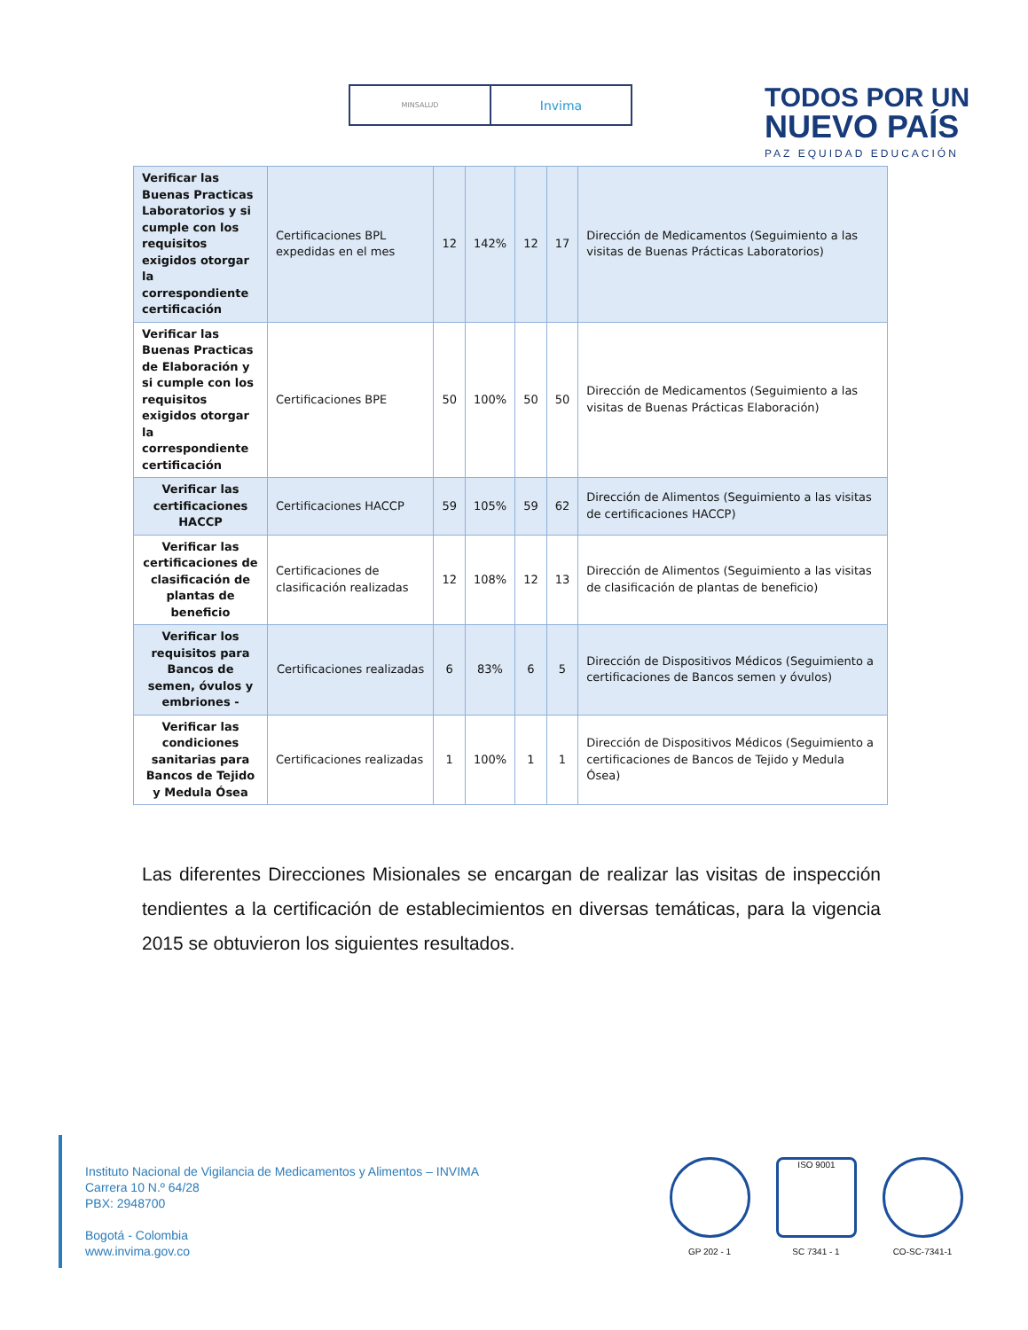MINSALUD
Invima
TODOS POR UN
NUEVO PAÍS
PAZ EQUIDAD EDUCACIÓN
| Verificar las Buenas Practicas Laboratorios y si cumple con los requisitos exigidos otorgar la correspondiente certificación | Certificaciones BPL expedidas en el mes | 12 | 142% | 12 | 17 | Dirección de Medicamentos (Seguimiento a las visitas de Buenas Prácticas Laboratorios) |
| Verificar las Buenas Practicas de Elaboración y si cumple con los requisitos exigidos otorgar la correspondiente certificación | Certificaciones BPE | 50 | 100% | 50 | 50 | Dirección de Medicamentos (Seguimiento a las visitas de Buenas Prácticas Elaboración) |
| Verificar las certificaciones HACCP | Certificaciones HACCP | 59 | 105% | 59 | 62 | Dirección de Alimentos (Seguimiento a las visitas de certificaciones HACCP) |
| Verificar las certificaciones de clasificación de plantas de beneficio | Certificaciones de clasificación realizadas | 12 | 108% | 12 | 13 | Dirección de Alimentos (Seguimiento a las visitas de clasificación de plantas de beneficio) |
| Verificar los requisitos para Bancos de semen, óvulos y embriones - | Certificaciones realizadas | 6 | 83% | 6 | 5 | Dirección de Dispositivos Médicos (Seguimiento a certificaciones de Bancos semen y óvulos) |
| Verificar las condiciones sanitarias para Bancos de Tejido y Medula Ósea | Certificaciones realizadas | 1 | 100% | 1 | 1 | Dirección de Dispositivos Médicos (Seguimiento a certificaciones de Bancos de Tejido y Medula Ósea) |
Las diferentes Direcciones Misionales se encargan de realizar las visitas de inspección tendientes a la certificación de establecimientos en diversas temáticas, para la vigencia 2015 se obtuvieron los siguientes resultados.
Instituto Nacional de Vigilancia de Medicamentos y Alimentos – INVIMA
Carrera 10 N.º 64/28
PBX: 2948700
Bogotá - Colombia
www.invima.gov.co
GP 202 - 1
ISO 9001
SC 7341 - 1
CO-SC-7341-1